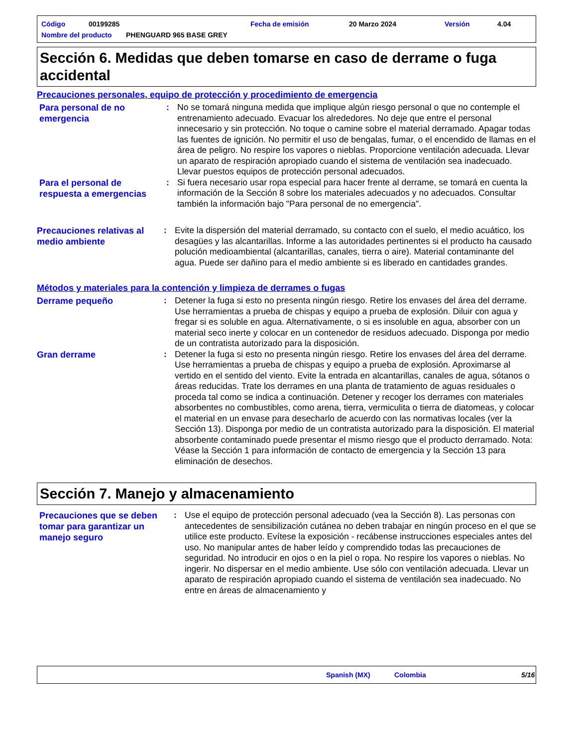Código 00199285 Fecha de emisión 20 Marzo 2024 Versión 4.04
Nombre del producto PHENGUARD 965 BASE GREY
Sección 6. Medidas que deben tomarse en caso de derrame o fuga accidental
Precauciones personales, equipo de protección y procedimiento de emergencia
Para personal de no emergencia
: No se tomará ninguna medida que implique algún riesgo personal o que no contemple el entrenamiento adecuado. Evacuar los alrededores. No deje que entre el personal innecesario y sin protección. No toque o camine sobre el material derramado. Apagar todas las fuentes de ignición. No permitir el uso de bengalas, fumar, o el encendido de llamas en el área de peligro. No respire los vapores o nieblas. Proporcione ventilación adecuada. Llevar un aparato de respiración apropiado cuando el sistema de ventilación sea inadecuado. Llevar puestos equipos de protección personal adecuados.
Para el personal de respuesta a emergencias
: Si fuera necesario usar ropa especial para hacer frente al derrame, se tomará en cuenta la información de la Sección 8 sobre los materiales adecuados y no adecuados. Consultar también la información bajo "Para personal de no emergencia".
Precauciones relativas al medio ambiente
: Evite la dispersión del material derramado, su contacto con el suelo, el medio acuático, los desagües y las alcantarillas. Informe a las autoridades pertinentes si el producto ha causado polución medioambiental (alcantarillas, canales, tierra o aire). Material contaminante del agua. Puede ser dañino para el medio ambiente si es liberado en cantidades grandes.
Métodos y materiales para la contención y limpieza de derrames o fugas
Derrame pequeño
: Detener la fuga si esto no presenta ningún riesgo. Retire los envases del área del derrame. Use herramientas a prueba de chispas y equipo a prueba de explosión. Diluir con agua y fregar si es soluble en agua. Alternativamente, o si es insoluble en agua, absorber con un material seco inerte y colocar en un contenedor de residuos adecuado. Disponga por medio de un contratista autorizado para la disposición.
Gran derrame
: Detener la fuga si esto no presenta ningún riesgo. Retire los envases del área del derrame. Use herramientas a prueba de chispas y equipo a prueba de explosión. Aproximarse al vertido en el sentido del viento. Evite la entrada en alcantarillas, canales de agua, sótanos o áreas reducidas. Trate los derrames en una planta de tratamiento de aguas residuales o proceda tal como se indica a continuación. Detener y recoger los derrames con materiales absorbentes no combustibles, como arena, tierra, vermiculita o tierra de diatomeas, y colocar el material en un envase para desecharlo de acuerdo con las normativas locales (ver la Sección 13). Disponga por medio de un contratista autorizado para la disposición. El material absorbente contaminado puede presentar el mismo riesgo que el producto derramado. Nota: Véase la Sección 1 para información de contacto de emergencia y la Sección 13 para eliminación de desechos.
Sección 7. Manejo y almacenamiento
Precauciones que se deben tomar para garantizar un manejo seguro
: Use el equipo de protección personal adecuado (vea la Sección 8). Las personas con antecedentes de sensibilización cutánea no deben trabajar en ningún proceso en el que se utilice este producto. Evítese la exposición - recábense instrucciones especiales antes del uso. No manipular antes de haber leído y comprendido todas las precauciones de seguridad. No introducir en ojos o en la piel o ropa. No respire los vapores o nieblas. No ingerir. No dispersar en el medio ambiente. Use sólo con ventilación adecuada. Llevar un aparato de respiración apropiado cuando el sistema de ventilación sea inadecuado. No entre en áreas de almacenamiento y
Spanish (MX) Colombia 5/16